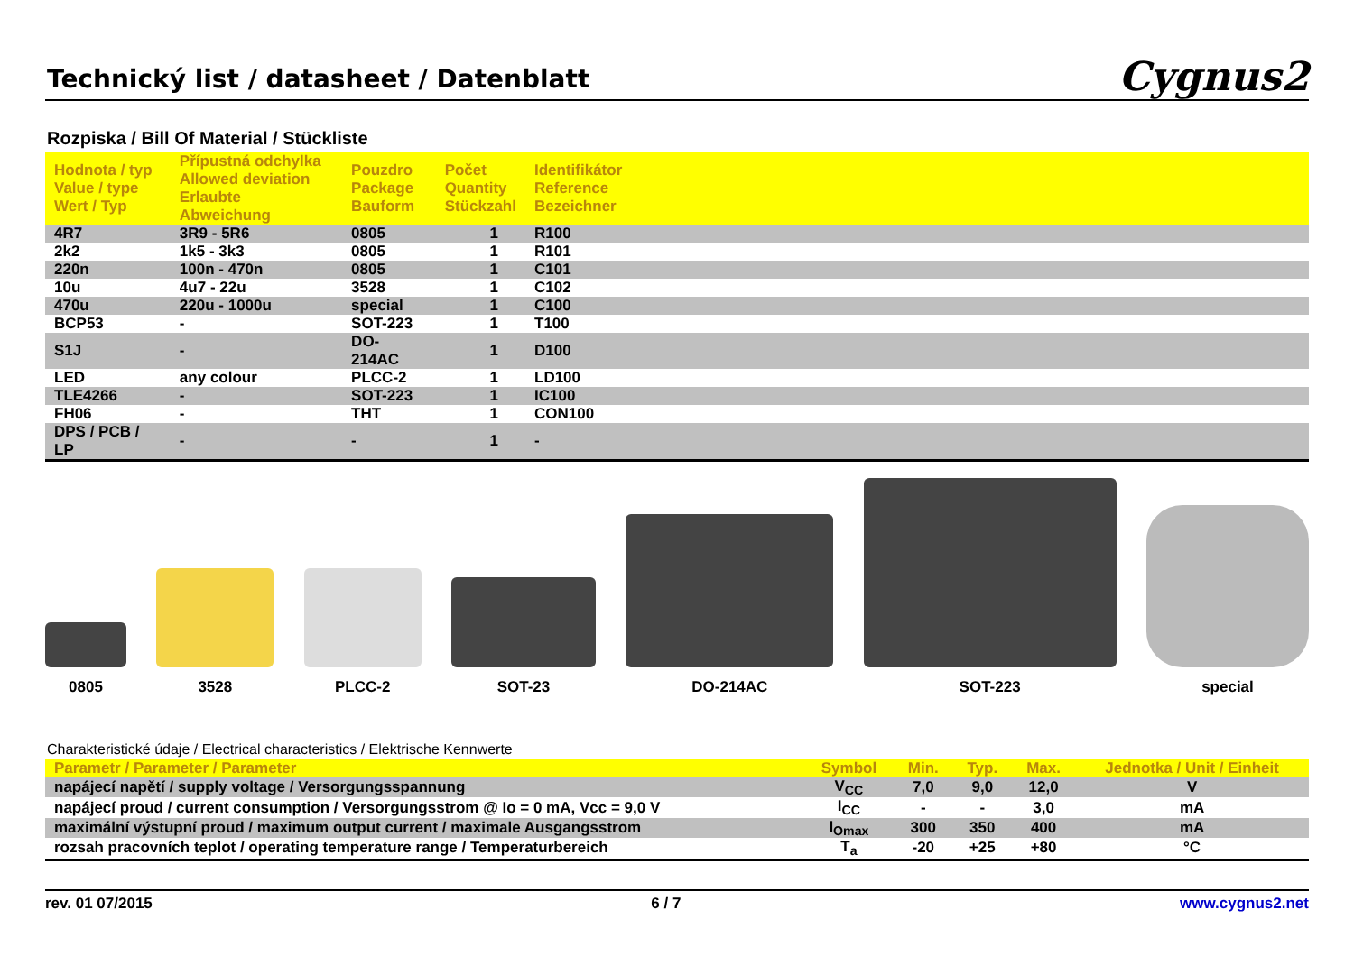Technický list / datasheet / Datenblatt
Cygnus2
Rozpiska / Bill Of Material / Stückliste
| Hodnota / typ Value / type Wert / Typ | Přípustná odchylka Allowed deviation Erlaubte Abweichung | Pouzdro Package Bauform | Počet Quantity Stückzahl | Identifikátor Reference Bezeichner |
| --- | --- | --- | --- | --- |
| 4R7 | 3R9 - 5R6 | 0805 | 1 | R100 |
| 2k2 | 1k5 - 3k3 | 0805 | 1 | R101 |
| 220n | 100n - 470n | 0805 | 1 | C101 |
| 10u | 4u7 - 22u | 3528 | 1 | C102 |
| 470u | 220u - 1000u | special | 1 | C100 |
| BCP53 | - | SOT-223 | 1 | T100 |
| S1J | - | DO-214AC | 1 | D100 |
| LED | any colour | PLCC-2 | 1 | LD100 |
| TLE4266 | - | SOT-223 | 1 | IC100 |
| FH06 | - | THT | 1 | CON100 |
| DPS / PCB / LP | - | - | 1 | - |
0805
3528
PLCC-2
SOT-23
DO-214AC
SOT-223
special
Charakteristické údaje / Electrical characteristics / Elektrische Kennwerte
| Parametr / Parameter / Parameter | Symbol | Min. | Typ. | Max. | Jednotka / Unit / Einheit |
| --- | --- | --- | --- | --- | --- |
| napájecí napětí / supply voltage / Versorgungsspannung | V<sub>CC</sub> | 7,0 | 9,0 | 12,0 | V |
| napájecí proud / current consumption / Versorgungsstrom @ Io = 0 mA, Vcc = 9,0 V | I<sub>CC</sub> | - | - | 3,0 | mA |
| maximální výstupní proud / maximum output current / maximale Ausgangsstrom | I<sub>Omax</sub> | 300 | 350 | 400 | mA |
| rozsah pracovních teplot / operating temperature range / Temperaturbereich | T<sub>a</sub> | -20 | +25 | +80 | °C |
rev. 01 07/2015 6 / 7 www.cygnus2.net